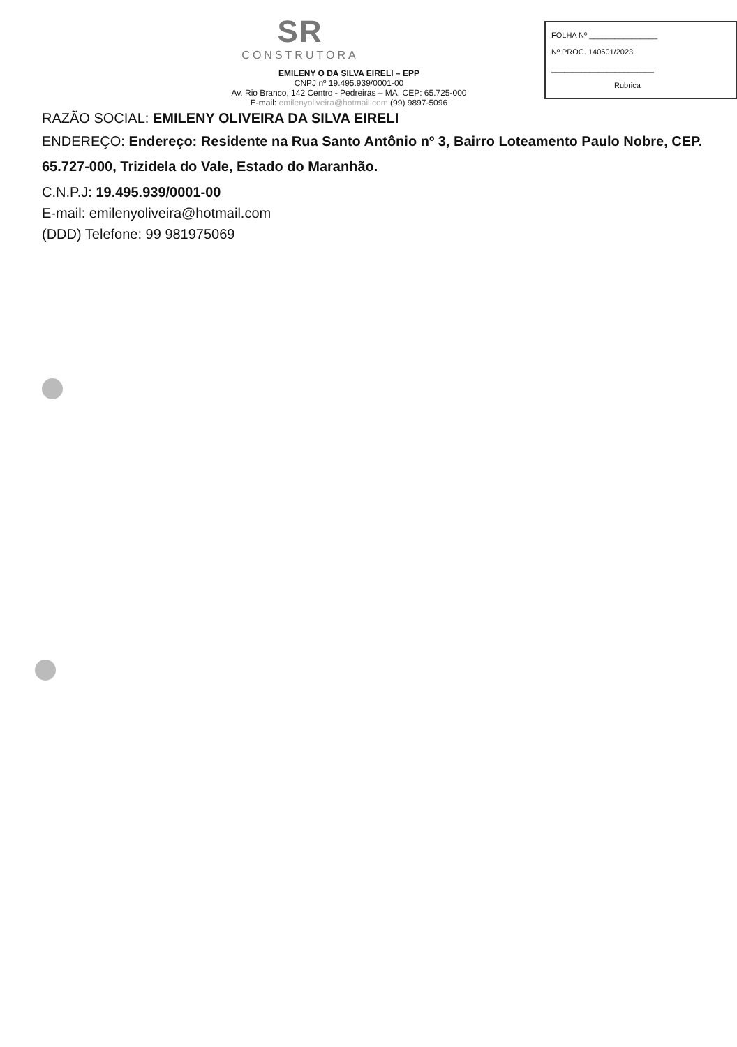SR
CONSTRUTORA
EMILENY O DA SILVA EIRELI – EPP
CNPJ nº 19.495.939/0001-00
Av. Rio Branco, 142 Centro - Pedreiras – MA, CEP: 65.725-000
E-mail: emilenyoliveira@hotmail.com (99) 9897-5096
FOLHA Nº ________________
Nº PROC. 140601/2023
________________________
Rubrica
RAZÃO SOCIAL: EMILENY OLIVEIRA DA SILVA EIRELI
ENDEREÇO: Endereço: Residente na Rua Santo Antônio nº 3, Bairro Loteamento Paulo Nobre, CEP. 65.727-000, Trizidela do Vale, Estado do Maranhão.
C.N.P.J: 19.495.939/0001-00
E-mail: emilenyoliveira@hotmail.com
(DDD) Telefone: 99 981975069